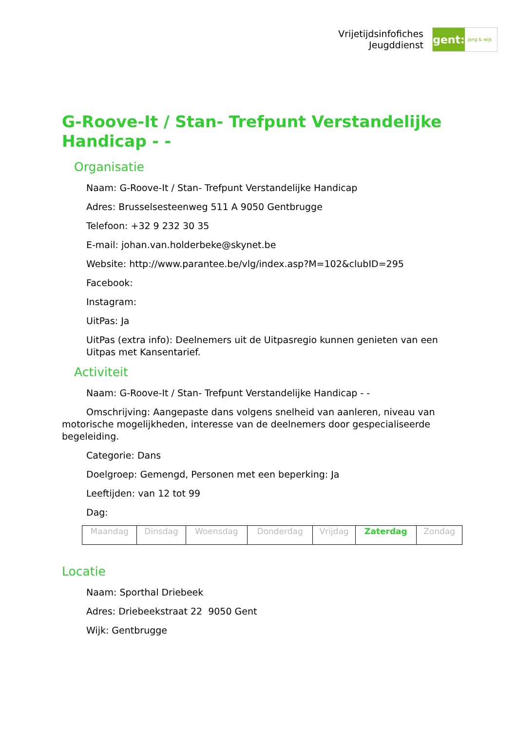Vrijetijdsinfofiches
Jeugddienst
gent:
jong & wijs
G-Roove-It / Stan- Trefpunt Verstandelijke Handicap - -
Organisatie
Naam: G-Roove-It / Stan- Trefpunt Verstandelijke Handicap
Adres: Brusselsesteenweg 511 A 9050 Gentbrugge
Telefoon: +32 9 232 30 35
E-mail: johan.van.holderbeke@skynet.be
Website: http://www.parantee.be/vlg/index.asp?M=102&clubID=295
Facebook:
Instagram:
UitPas: Ja
UitPas (extra info): Deelnemers uit de Uitpasregio kunnen genieten van een Uitpas met Kansentarief.
Activiteit
Naam: G-Roove-It / Stan- Trefpunt Verstandelijke Handicap - -
Omschrijving: Aangepaste dans volgens snelheid van aanleren, niveau van motorische mogelijkheden, interesse van de deelnemers door gespecialiseerde begeleiding.
Categorie: Dans
Doelgroep: Gemengd, Personen met een beperking: Ja
Leeftijden: van 12 tot 99
Dag:
| Maandag | Dinsdag | Woensdag | Donderdag | Vrijdag | Zaterdag | Zondag |
Locatie
Naam: Sporthal Driebeek
Adres: Driebeekstraat 22 9050 Gent
Wijk: Gentbrugge